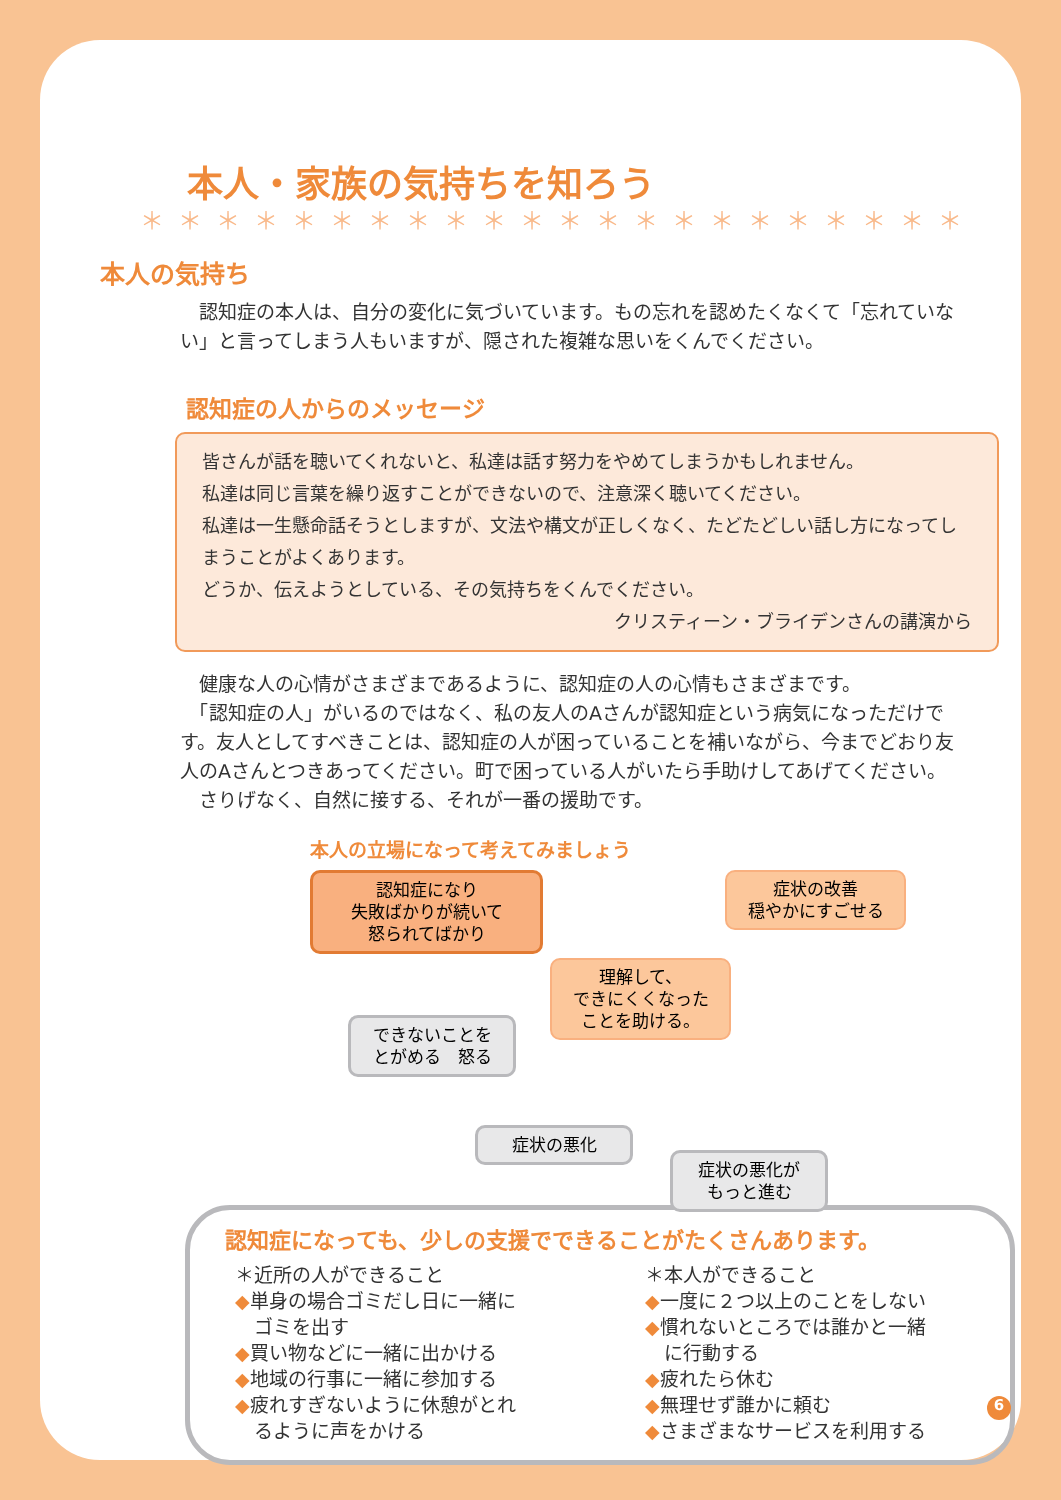本人・家族の気持ちを知ろう
＊＊＊＊＊＊＊＊＊＊＊＊＊＊＊＊＊＊＊＊＊＊＊＊＊
本人の気持ち
　認知症の本人は、自分の変化に気づいています。もの忘れを認めたくなくて「忘れていない」と言ってしまう人もいますが、隠された複雑な思いをくんでください。
認知症の人からのメッセージ
皆さんが話を聴いてくれないと、私達は話す努力をやめてしまうかもしれません。
私達は同じ言葉を繰り返すことができないので、注意深く聴いてください。
私達は一生懸命話そうとしますが、文法や構文が正しくなく、たどたどしい話し方になってしまうことがよくあります。
どうか、伝えようとしている、その気持ちをくんでください。
クリスティーン・ブライデンさんの講演から
　健康な人の心情がさまざまであるように、認知症の人の心情もさまざまです。
　「認知症の人」がいるのではなく、私の友人のAさんが認知症という病気になっただけです。友人としてすべきことは、認知症の人が困っていることを補いながら、今までどおり友人のAさんとつきあってください。町で困っている人がいたら手助けしてあげてください。
　さりげなく、自然に接する、それが一番の援助です。
本人の立場になって考えてみましょう
認知症になり
失敗ばかりが続いて
怒られてばかり
症状の改善
穏やかにすごせる
理解して、
できにくくなった
ことを助ける。
できないことを
とがめる　怒る
症状の悪化
症状の悪化が
もっと進む
認知症になっても、少しの支援でできることがたくさんあります。
＊近所の人ができること
◆単身の場合ゴミだし日に一緒に
　ゴミを出す
◆買い物などに一緒に出かける
◆地域の行事に一緒に参加する
◆疲れすぎないように休憩がとれ
　るように声をかける
＊本人ができること
◆一度に２つ以上のことをしない
◆慣れないところでは誰かと一緒
　に行動する
◆疲れたら休む
◆無理せず誰かに頼む
◆さまざまなサービスを利用する
6